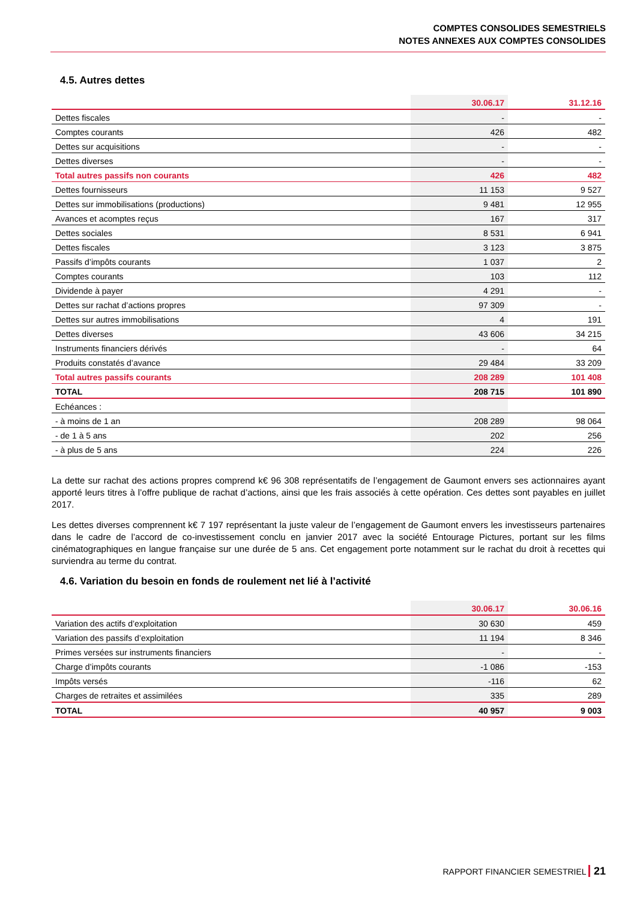COMPTES CONSOLIDES SEMESTRIELS
NOTES ANNEXES AUX COMPTES CONSOLIDES
4.5. Autres dettes
| | 30.06.17 | 31.12.16 |
| --- | --- | --- |
| Dettes fiscales | - | - |
| Comptes courants | 426 | 482 |
| Dettes sur acquisitions | - | - |
| Dettes diverses | - | - |
| Total autres passifs non courants | 426 | 482 |
| Dettes fournisseurs | 11 153 | 9 527 |
| Dettes sur immobilisations (productions) | 9 481 | 12 955 |
| Avances et acomptes reçus | 167 | 317 |
| Dettes sociales | 8 531 | 6 941 |
| Dettes fiscales | 3 123 | 3 875 |
| Passifs d’impôts courants | 1 037 | 2 |
| Comptes courants | 103 | 112 |
| Dividende à payer | 4 291 | - |
| Dettes sur rachat d’actions propres | 97 309 | - |
| Dettes sur autres immobilisations | 4 | 191 |
| Dettes diverses | 43 606 | 34 215 |
| Instruments financiers dérivés | - | 64 |
| Produits constatés d’avance | 29 484 | 33 209 |
| Total autres passifs courants | 208 289 | 101 408 |
| TOTAL | 208 715 | 101 890 |
| Echéances : | | |
| - à moins de 1 an | 208 289 | 98 064 |
| - de 1 à 5 ans | 202 | 256 |
| - à plus de 5 ans | 224 | 226 |
La dette sur rachat des actions propres comprend k€ 96 308 représentatifs de l’engagement de Gaumont envers ses actionnaires ayant apporté leurs titres à l’offre publique de rachat d’actions, ainsi que les frais associés à cette opération. Ces dettes sont payables en juillet 2017.
Les dettes diverses comprennent k€ 7 197 représentant la juste valeur de l’engagement de Gaumont envers les investisseurs partenaires dans le cadre de l’accord de co-investissement conclu en janvier 2017 avec la société Entourage Pictures, portant sur les films cinématographiques en langue française sur une durée de 5 ans. Cet engagement porte notamment sur le rachat du droit à recettes qui surviendra au terme du contrat.
4.6. Variation du besoin en fonds de roulement net lié à l’activité
| | 30.06.17 | 30.06.16 |
| --- | --- | --- |
| Variation des actifs d’exploitation | 30 630 | 459 |
| Variation des passifs d’exploitation | 11 194 | 8 346 |
| Primes versées sur instruments financiers | - | - |
| Charge d’impôts courants | -1 086 | -153 |
| Impôts versés | -116 | 62 |
| Charges de retraites et assimilées | 335 | 289 |
| TOTAL | 40 957 | 9 003 |
RAPPORT FINANCIER SEMESTRIEL 21